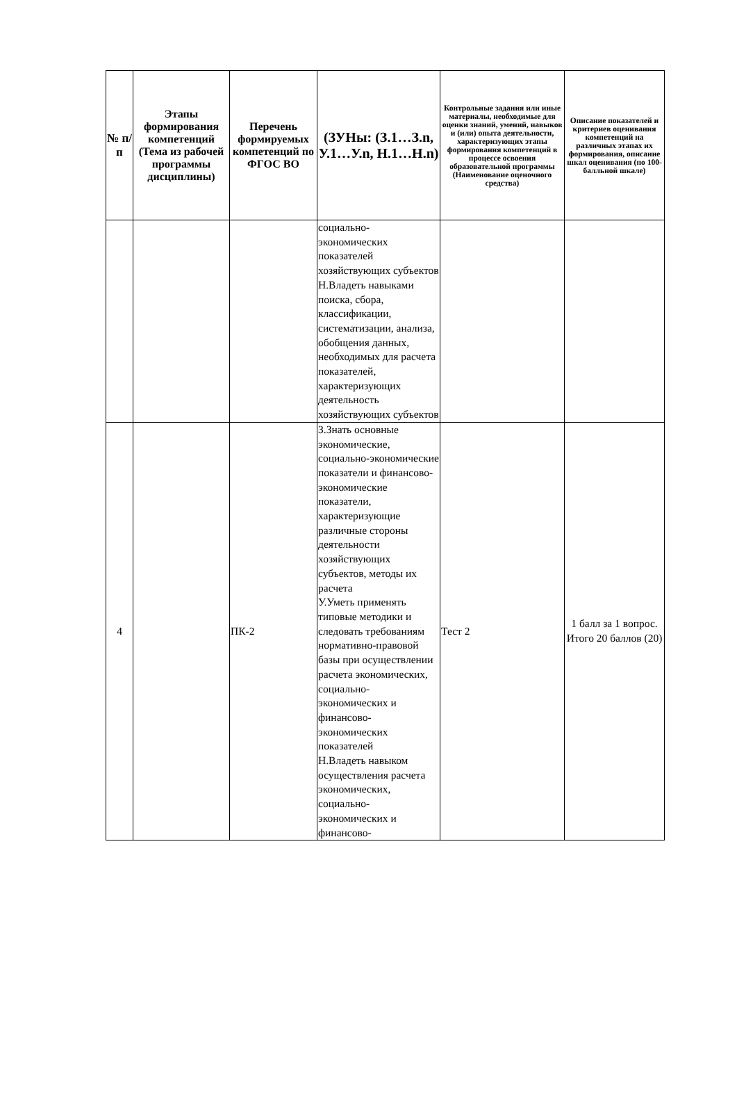| № п/п | Этапы формирования компетенций (Тема из рабочей программы дисциплины) | Перечень формируемых компетенций по ФГОС ВО | (ЗУНы: (З.1…З.n, У.1…У.n, Н.1…Н.n) | Контрольные задания или иные материалы, необходимые для оценки знаний, умений, навыков и (или) опыта деятельности, характеризующих этапы формирования компетенций в процессе освоения образовательной программы (Наименование оценочного средства) | Описание показателей и критериев оценивания компетенций на различных этапах их формирования, описание шкал оценивания (по 100-балльной шкале) |
| --- | --- | --- | --- | --- | --- |
| | | | социально-экономических показателей хозяйствующих субъектов Н.Владеть навыками поиска, сбора, классификации, систематизации, анализа, обобщения данных, необходимых для расчета показателей, характеризующих деятельность хозяйствующих субъектов | | |
| 4 | | ПК-2 | З.Знать основные экономические, социально-экономические показатели и финансово-экономические показатели, характеризующие различные стороны деятельности хозяйствующих субъектов, методы их расчета У.Уметь применять типовые методики и следовать требованиям нормативно-правовой базы при осуществлении расчета экономических, социально-экономических и финансово-экономических показателей Н.Владеть навыком осуществления расчета экономических, социально-экономических и финансово- | Тест 2 | 1 балл за 1 вопрос. Итого 20 баллов (20) |